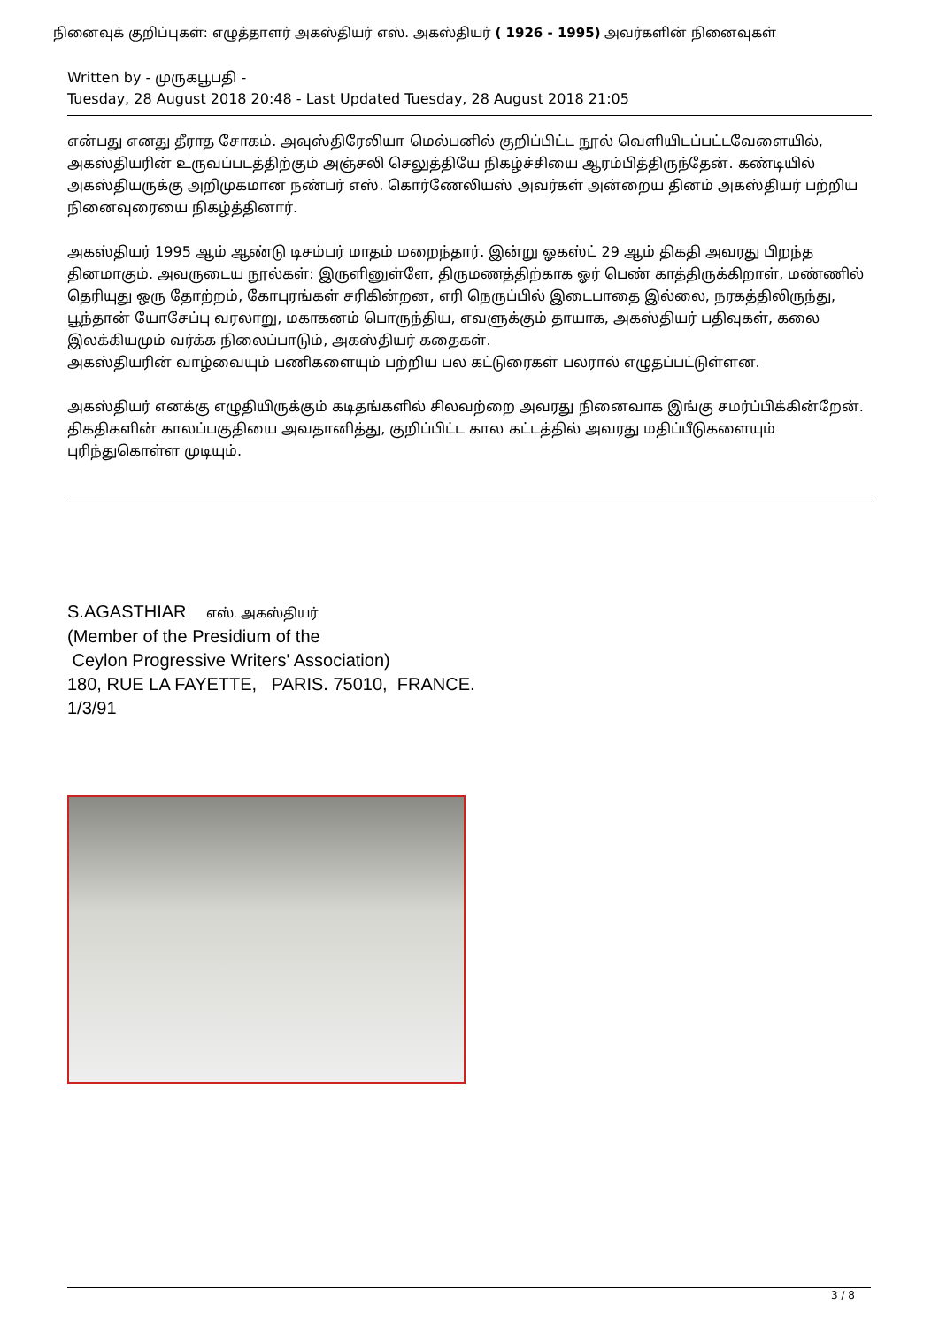நினைவுக் குறிப்புகள்: எழுத்தாளர் அகஸ்தியர் எஸ். அகஸ்தியர் ( 1926 - 1995) அவர்களின் நினைவுகள்
Written by - முருகபூபதி -
Tuesday, 28 August 2018 20:48 - Last Updated Tuesday, 28 August 2018 21:05
என்பது எனது தீராத சோகம். அவுஸ்திரேலியா மெல்பனில் குறிப்பிட்ட நூல் வெளியிடப்பட்டவேளையில், அகஸ்தியரின் உருவப்படத்திற்கும் அஞ்சலி செலுத்தியே நிகழ்ச்சியை ஆரம்பித்திருந்தேன். கண்டியில் அகஸ்தியருக்கு அறிமுகமான நண்பர் எஸ். கொர்ணேலியஸ் அவர்கள் அன்றைய தினம் அகஸ்தியர் பற்றிய நினைவுரையை நிகழ்த்தினார்.
அகஸ்தியர் 1995 ஆம் ஆண்டு டிசம்பர் மாதம் மறைந்தார். இன்று ஓகஸ்ட் 29 ஆம் திகதி அவரது பிறந்த தினமாகும். அவருடைய நூல்கள்: இருளினுள்ளே, திருமணத்திற்காக ஓர் பெண் காத்திருக்கிறாள், மண்ணில் தெரியுது ஒரு தோற்றம், கோபுரங்கள் சரிகின்றன, எரி நெருப்பில் இடைபாதை இல்லை, நரகத்திலிருந்து, பூந்தான் யோசேப்பு வரலாறு, மகாகனம் பொருந்திய, எவளுக்கும் தாயாக, அகஸ்தியர் பதிவுகள், கலை இலக்கியமும் வர்க்க நிலைப்பாடும், அகஸ்தியர் கதைகள்.
அகஸ்தியரின் வாழ்வையும் பணிகளையும் பற்றிய பல கட்டுரைகள் பலரால் எழுதப்பட்டுள்ளன.
அகஸ்தியர் எனக்கு எழுதியிருக்கும் கடிதங்களில் சிலவற்றை அவரது நினைவாக இங்கு சமர்ப்பிக்கின்றேன். திகதிகளின் காலப்பகுதியை அவதானித்து, குறிப்பிட்ட கால கட்டத்தில் அவரது மதிப்பீடுகளையும் புரிந்துகொள்ள முடியும்.
S.AGASTHIAR எஸ். அகஸ்தியர்
(Member of the Presidium of the
Ceylon Progressive Writers' Association)
180, RUE LA FAYETTE, PARIS. 75010, FRANCE.
1/3/91
3 / 8